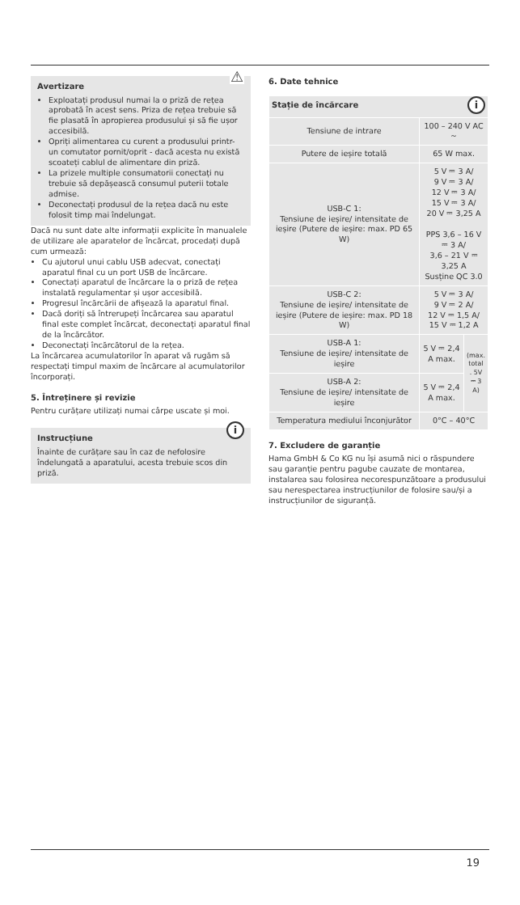⚠
Avertizare
Exploatați produsul numai la o priză de rețea aprobată în acest sens. Priza de rețea trebuie să fie plasată în apropierea produsului și să fie ușor accesibilă.
Opriți alimentarea cu curent a produsului printr-un comutator pornit/oprit - dacă acesta nu există scoateți cablul de alimentare din priză.
La prizele multiple consumatorii conectați nu trebuie să depășească consumul puterii totale admise.
Deconectați produsul de la rețea dacă nu este folosit timp mai îndelungat.
Dacă nu sunt date alte informații explicite în manualele de utilizare ale aparatelor de încărcat, procedați după cum urmează:
Cu ajutorul unui cablu USB adecvat, conectați aparatul final cu un port USB de încărcare.
Conectați aparatul de încărcare la o priză de rețea instalată regulamentar și ușor accesibilă.
Progresul încărcării de afișează la aparatul final.
Dacă doriți să întrerupeți încărcarea sau aparatul final este complet încărcat, deconectați aparatul final de la încărcător.
Deconectați încărcătorul de la rețea.
La încărcarea acumulatorilor în aparat vă rugăm să respectați timpul maxim de încărcare al acumulatorilor încorporați.
5. Întreținere și revizie
Pentru curățare utilizați numai cârpe uscate și moi.
i
Instrucțiune
Înainte de curățare sau în caz de nefolosire îndelungată a aparatului, acesta trebuie scos din priză.
6. Date tehnice
| Stație de încărcare i | | |
| --- | --- | --- |
| Tensiune de intrare | 100 – 240 V AC ~ | |
| Putere de ieșire totală | 65 W max. | |
| USB-C 1: Tensiune de ieșire/ intensitate de ieșire (Putere de ieșire: max. PD 65 W) | 5 V ⎓ 3 A/ 9 V ⎓ 3 A/ 12 V ⎓ 3 A/ 15 V ⎓ 3 A/ 20 V ⎓ 3,25 A PPS 3,6 – 16 V ⎓ 3 A/ 3,6 – 21 V ⎓ 3,25 A Susține QC 3.0 | |
| USB-C 2: Tensiune de ieșire/ intensitate de ieșire (Putere de ieșire: max. PD 18 W) | 5 V ⎓ 3 A/ 9 V ⎓ 2 A/ 12 V ⎓ 1,5 A/ 15 V ⎓ 1,2 A | |
| USB-A 1: Tensiune de ieșire/ intensitate de ieșire | 5 V ⎓ 2,4 A max. | (max. total . 5V ⎓ 3 A) |
| USB-A 2: Tensiune de ieșire/ intensitate de ieșire | 5 V ⎓ 2,4 A max. | |
| Temperatura mediului înconjurător | 0°C – 40°C | |
7. Excludere de garanție
Hama GmbH & Co KG nu își asumă nici o răspundere sau garanție pentru pagube cauzate de montarea, instalarea sau folosirea necorespunzătoare a produsului sau nerespectarea instrucțiunilor de folosire sau/și a instrucțiunilor de siguranță.
19